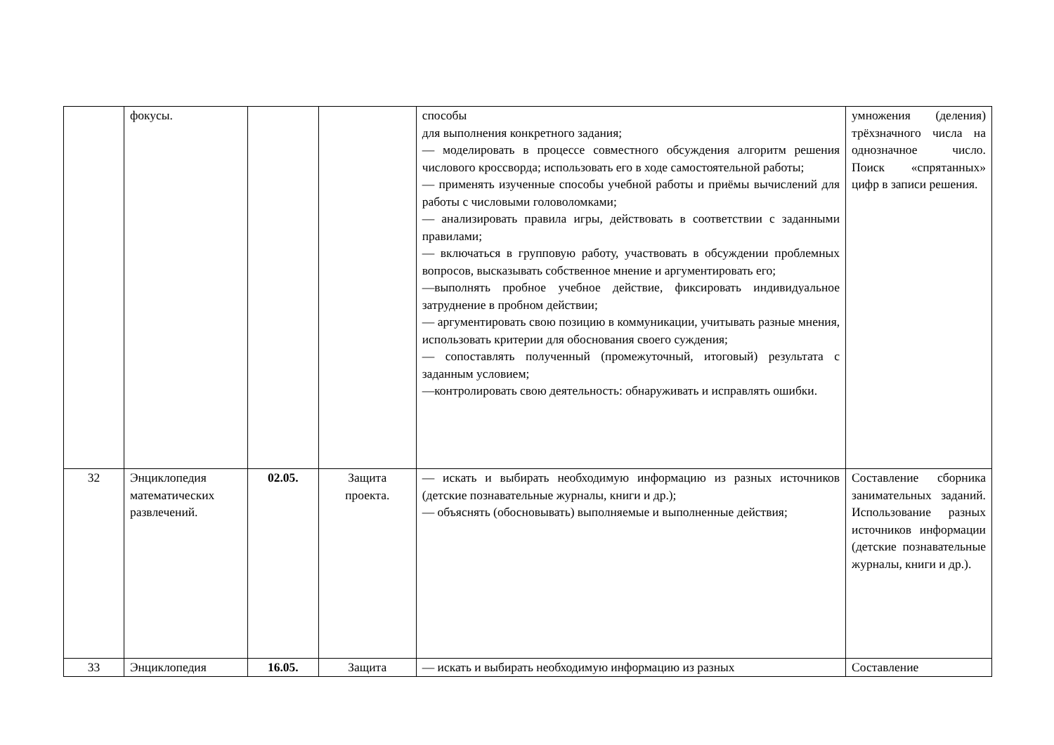| | фокусы. | | | способы для выполнения конкретного задания; — моделировать в процессе совместного обсуждения алгоритм решения числового кроссворда; использовать его в ходе самостоятельной работы; — применять изученные способы учебной работы и приёмы вычислений для работы с числовыми головоломками; — анализировать правила игры, действовать в соответствии с заданными правилами; — включаться в групповую работу, участвовать в обсуждении проблемных вопросов, высказывать собственное мнение и аргументировать его; —выполнять пробное учебное действие, фиксировать индивидуальное затруднение в пробном действии; — аргументировать свою позицию в коммуникации, учитывать разные мнения, использовать критерии для обоснования своего суждения; — сопоставлять полученный (промежуточный, итоговый) результата с заданным условием; —контролировать свою деятельность: обнаруживать и исправлять ошибки. | умножения (деления) трёхзначного числа на однозначное число. Поиск «спрятанных» цифр в записи решения. |
| 32 | Энциклопедия математических развлечений. | 02.05. | Защита проекта. | — искать и выбирать необходимую информацию из разных источников (детские познавательные журналы, книги и др.); — объяснять (обосновывать) выполняемые и выполненные действия; | Составление сборника занимательных заданий. Использование разных источников информации (детские познавательные журналы, книги и др.). |
| 33 | Энциклопедия | 16.05. | Защита | — искать и выбирать необходимую информацию из разных | Составление |